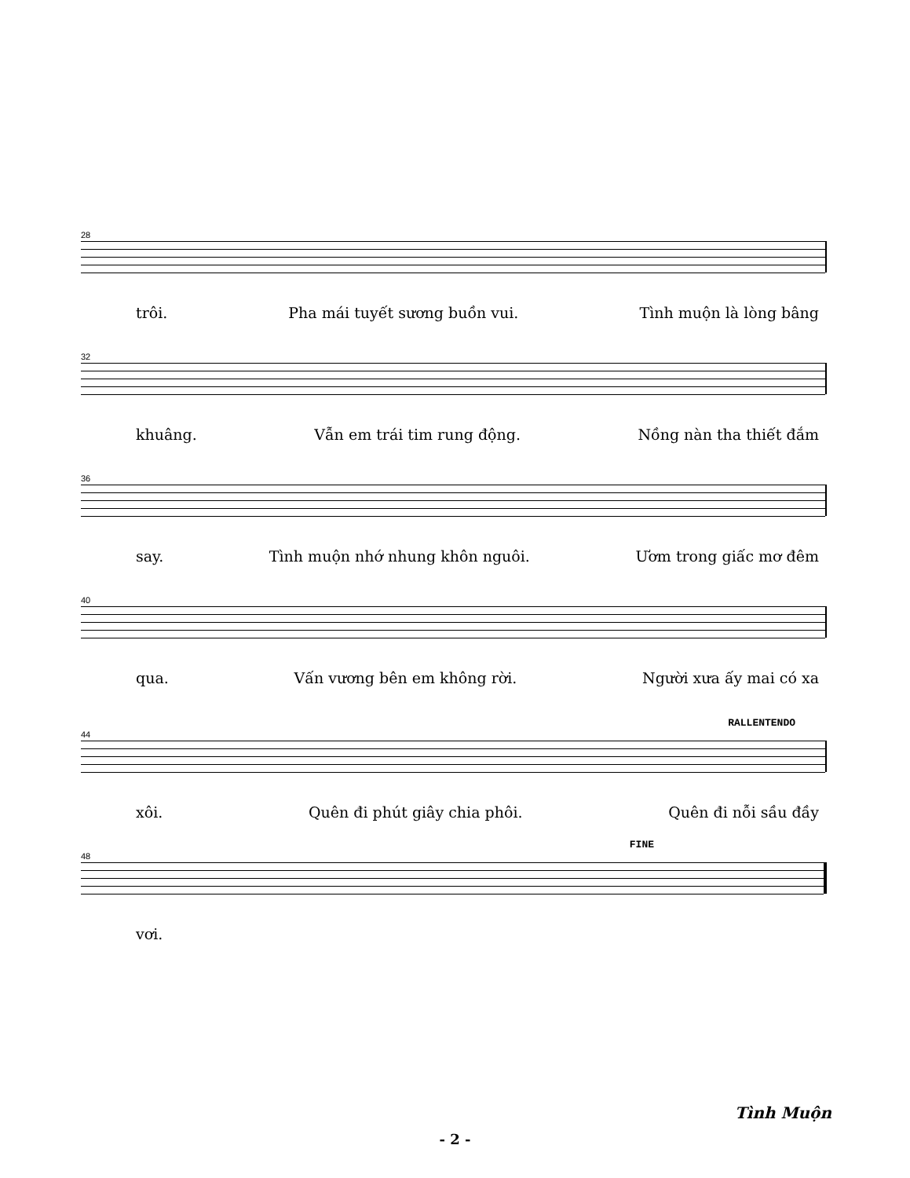28
trôi. Pha mái tuyết sương buồn vui. Tình muộn là lòng bâng
32
khuâng. Vẫn em trái tim rung động. Nồng nàn tha thiết đắm
36
say. Tình muộn nhớ nhung khôn nguôi. Ươm trong giấc mơ đêm
40
qua. Vấn vương bên em không rời. Người xưa ấy mai có xa
RALLENTENDO
44
xôi. Quên đi phút giây chia phôi. Quên đi nỗi sầu đầy
FINE
48
vơi.
Tình Muộn
- 2 -